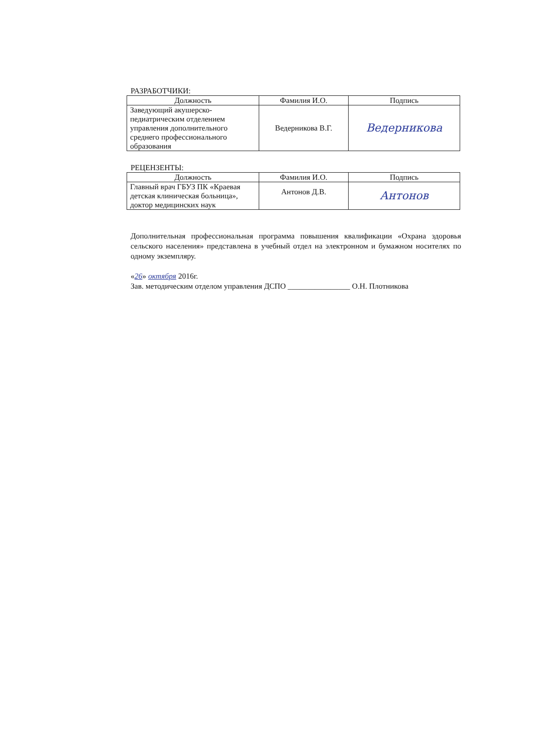РАЗРАБОТЧИКИ:
| Должность | Фамилия И.О. | Подпись |
| --- | --- | --- |
| Заведующий акушерско-педиатрическим отделением управления дополнительного среднего профессионального образования | Ведерникова В.Г. | Ведерникова |
РЕЦЕНЗЕНТЫ:
| Должность | Фамилия И.О. | Подпись |
| --- | --- | --- |
| Главный врач ГБУЗ ПК «Краевая детская клиническая больница», доктор медицинских наук | Антонов Д.В. | Антонов |
Дополнительная профессиональная программа повышения квалификации «Охрана здоровья сельского населения» представлена в учебный отдел на электронном и бумажном носителях по одному экземпляру.
«26» октября 2016г.
Зав. методическим отделом управления ДСПО ________________ О.Н. Плотникова